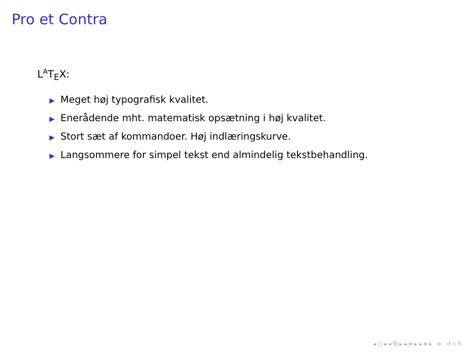Pro et Contra
L<sup>A</sup>T<sub>E</sub>X:
▶ Meget høj typografisk kvalitet.
▶ Enerådende mht. matematisk opsætning i høj kvalitet.
▶ Stort sæt af kommandoer. Høj indlæringskurve.
▶ Langsommere for simpel tekst end almindelig tekstbehandling.
◂ □ ▸ ◂ ⧉ ▸ ◂ ≡ ▸ ◂ ≡ ▸ ≡ ↺ ⌕ ↻